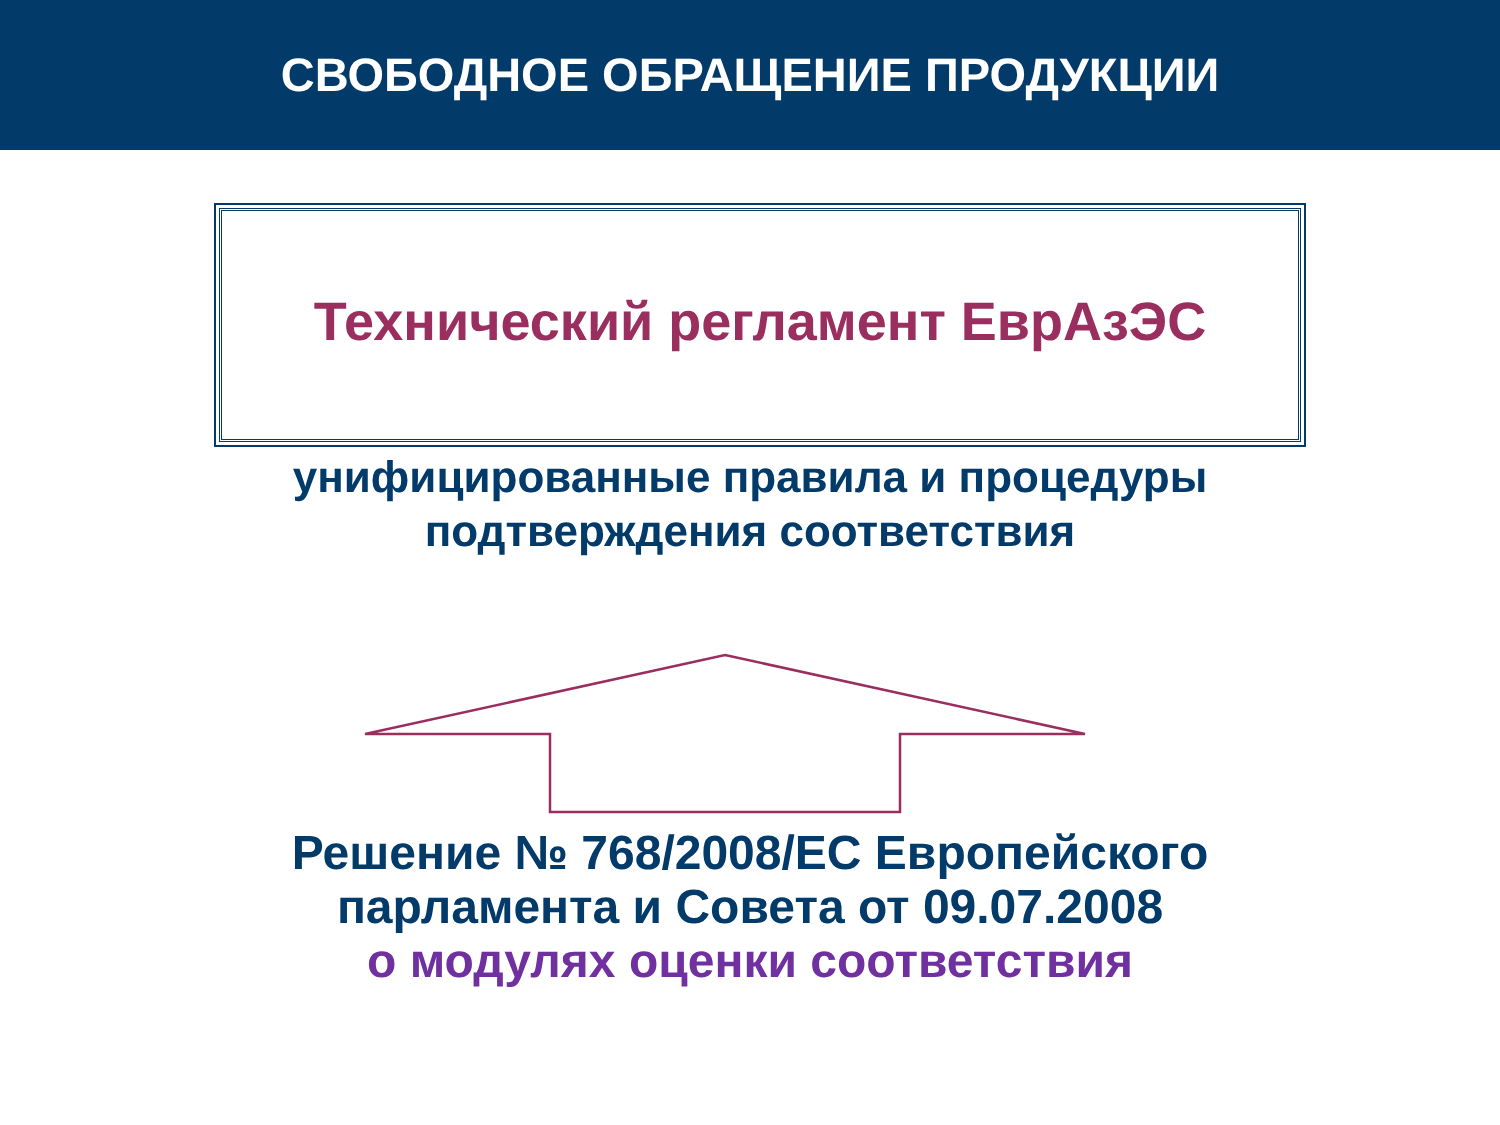СВОБОДНОЕ ОБРАЩЕНИЕ ПРОДУКЦИИ
Технический регламент ЕврАзЭС
унифицированные правила и процедуры
подтверждения соответствия
Решение № 768/2008/ЕС Европейского
парламента и Совета от 09.07.2008
о модулях оценки соответствия